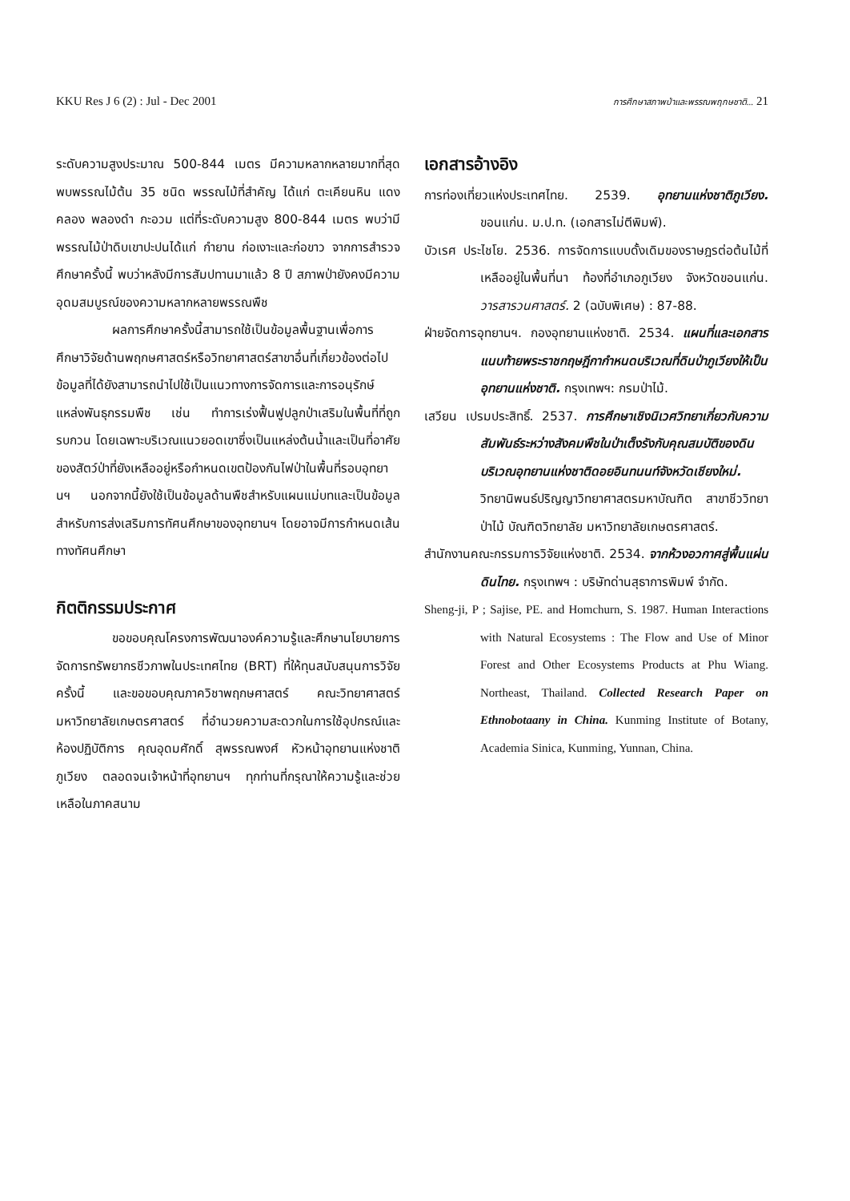KKU Res J 6 (2) : Jul - Dec 2001 การศึกษาสภาพป่าและพรรณพฤกษชาติ... 21
ระดับความสูงประมาณ 500-844 เมตร มีความหลากหลายมากที่สุด พบพรรณไม้ต้น 35 ชนิด พรรณไม้ที่สำคัญ ได้แก่ ตะเคียนหิน แดงคลอง พลองดำ กะอวม แต่ที่ระดับความสูง 800-844 เมตร พบว่ามีพรรณไม้ป่าดิบเขาปะปนได้แก่ กำยาน ก่อเงาะและก่อขาว จากการสำรวจศึกษาครั้งนี้ พบว่าหลังมีการสัมปทานมาแล้ว 8 ปี สภาพป่ายังคงมีความอุดมสมบูรณ์ของความหลากหลายพรรณพืช
ผลการศึกษาครั้งนี้สามารถใช้เป็นข้อมูลพื้นฐานเพื่อการศึกษาวิจัยด้านพฤกษศาสตร์หรือวิทยาศาสตร์สาขาอื่นที่เกี่ยวข้องต่อไป ข้อมูลที่ได้ยังสามารถนำไปใช้เป็นแนวทางการจัดการและการอนุรักษ์แหล่งพันธุกรรมพืช เช่น ทำการเร่งฟื้นฟูปลูกป่าเสริมในพื้นที่ที่ถูกรบกวน โดยเฉพาะบริเวณแนวยอดเขาซึ่งเป็นแหล่งต้นน้ำและเป็นที่อาศัยของสัตว์ป่าที่ยังเหลืออยู่หรือกำหนดเขตป้องกันไฟป่าในพื้นที่รอบอุทยานฯ นอกจากนี้ยังใช้เป็นข้อมูลด้านพืชสำหรับแผนแม่บทและเป็นข้อมูลสำหรับการส่งเสริมการทัศนศึกษาของอุทยานฯ โดยอาจมีการกำหนดเส้นทางทัศนศึกษา
กิตติกรรมประกาศ
ขอขอบคุณโครงการพัฒนาองค์ความรู้และศึกษานโยบายการจัดการทรัพยากรชีวภาพในประเทศไทย (BRT) ที่ให้ทุนสนับสนุนการวิจัยครั้งนี้ และขอขอบคุณภาควิชาพฤกษศาสตร์ คณะวิทยาศาสตร์ มหาวิทยาลัยเกษตรศาสตร์ ที่อำนวยความสะดวกในการใช้อุปกรณ์และห้องปฏิบัติการ คุณอุดมศักดิ์ สุพรรณพงศ์ หัวหน้าอุทยานแห่งชาติภูเวียง ตลอดจนเจ้าหน้าที่อุทยานฯ ทุกท่านที่กรุณาให้ความรู้และช่วยเหลือในภาคสนาม
เอกสารอ้างอิง
การท่องเที่ยวแห่งประเทศไทย. 2539. อุทยานแห่งชาติภูเวียง. ขอนแก่น. ม.ป.ท. (เอกสารไม่ตีพิมพ์).
บัวเรศ ประไชโย. 2536. การจัดการแบบดั้งเดิมของราษฎรต่อต้นไม้ที่เหลืออยู่ในพื้นที่นา ท้องที่อำเภอภูเวียง จังหวัดขอนแก่น. วารสารวนศาสตร์. 2 (ฉบับพิเศษ) : 87-88.
ฝ่ายจัดการอุทยานฯ. กองอุทยานแห่งชาติ. 2534. แผนที่และเอกสารแนบท้ายพระราชกฤษฎีกากำหนดบริเวณที่ดินป่าภูเวียงให้เป็นอุทยานแห่งชาติ. กรุงเทพฯ: กรมป่าไม้.
เสวียน เปรมประสิทธิ์. 2537. การศึกษาเชิงนิเวศวิทยาเกี่ยวกับความสัมพันธ์ระหว่างสังคมพืชในป่าเต็งรังกับคุณสมบัติของดินบริเวณอุทยานแห่งชาติดอยอินทนนท์จังหวัดเชียงใหม่. วิทยานิพนธ์ปริญญาวิทยาศาสตรมหาบัณฑิต สาขาชีววิทยาป่าไม้ บัณฑิตวิทยาลัย มหาวิทยาลัยเกษตรศาสตร์.
สำนักงานคณะกรรมการวิจัยแห่งชาติ. 2534. จากห้วงอวกาศสู่พื้นแผ่นดินไทย. กรุงเทพฯ : บริษัทด่านสุธาการพิมพ์ จำกัด.
Sheng-ji, P ; Sajise, PE. and Homchurn, S. 1987. Human Interactions with Natural Ecosystems : The Flow and Use of Minor Forest and Other Ecosystems Products at Phu Wiang. Northeast, Thailand. Collected Research Paper on Ethnobotaany in China. Kunming Institute of Botany, Academia Sinica, Kunming, Yunnan, China.